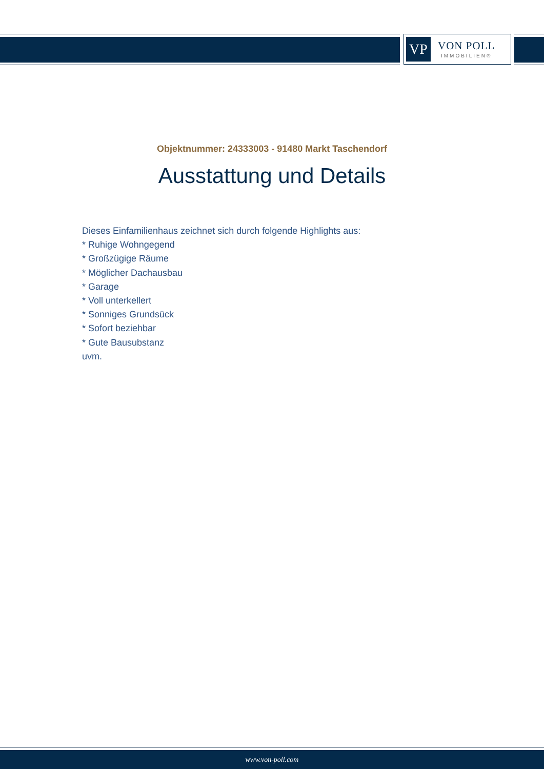VP
VON POLL
IMMOBILIEN®
Objektnummer: 24333003 - 91480 Markt Taschendorf
Ausstattung und Details
Dieses Einfamilienhaus zeichnet sich durch folgende Highlights aus:
* Ruhige Wohngegend
* Großzügige Räume
* Möglicher Dachausbau
* Garage
* Voll unterkellert
* Sonniges Grundsück
* Sofort beziehbar
* Gute Bausubstanz
uvm.
www.von-poll.com